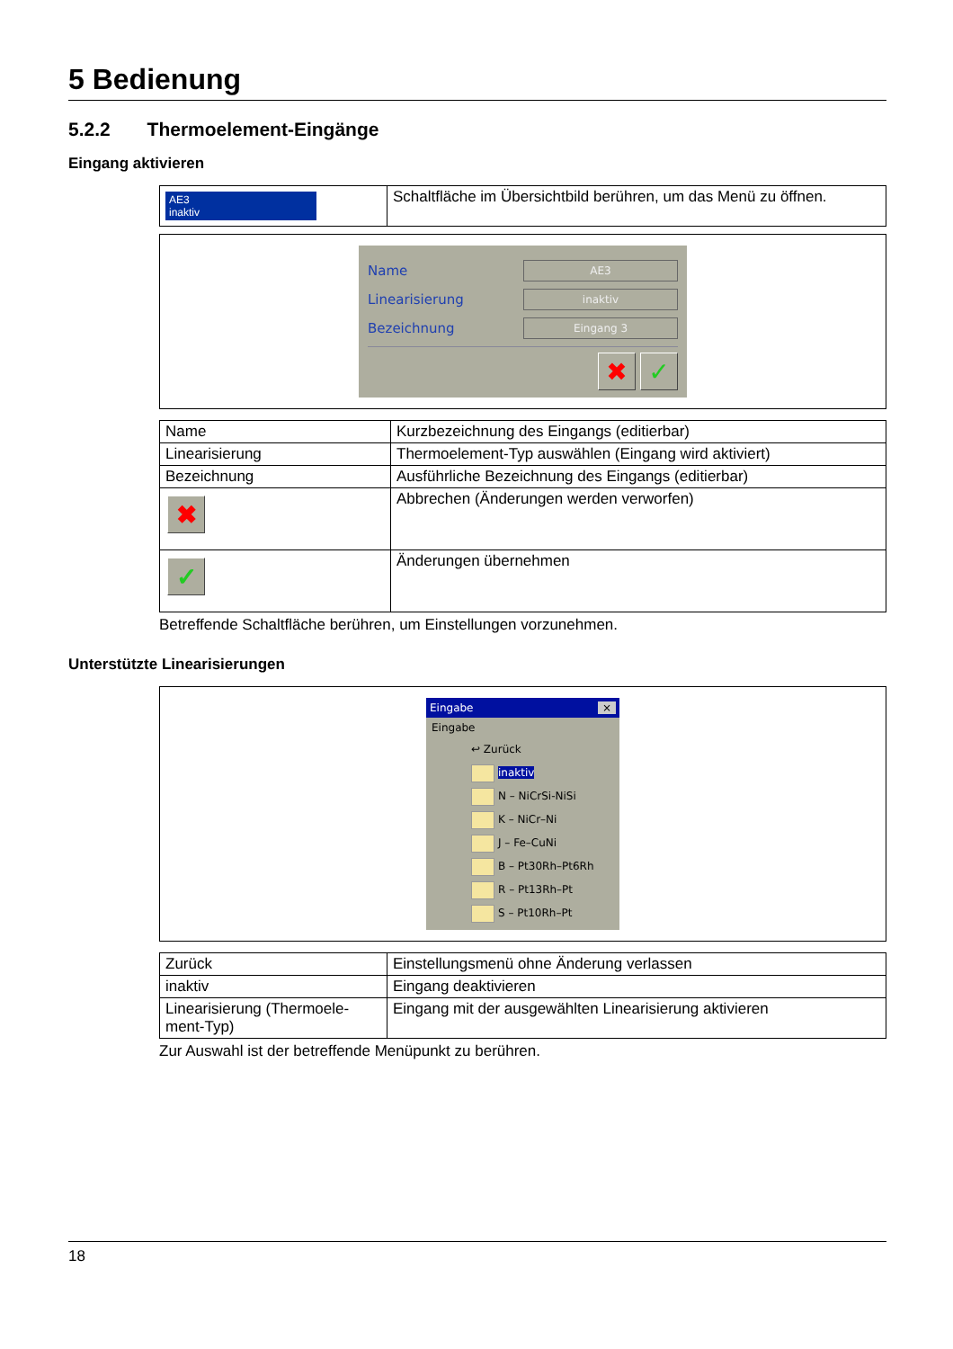5 Bedienung
5.2.2 Thermoelement-Eingänge
Eingang aktivieren
| AE3 inaktiv | Schaltfläche im Übersichtbild berühren, um das Menü zu öffnen. |
Name
AE3
Linearisierung
inaktiv
Bezeichnung
Eingang 3
✖ ✓
| Name | Kurzbezeichnung des Eingangs (editierbar) |
| Linearisierung | Thermoelement-Typ auswählen (Eingang wird aktiviert) |
| Bezeichnung | Ausführliche Bezeichnung des Eingangs (editierbar) |
| ✖ | Abbrechen (Änderungen werden verworfen) |
| ✓ | Änderungen übernehmen |
Betreffende Schaltfläche berühren, um Einstellungen vorzunehmen.
Unterstützte Linearisierungen
Eingabe ×
Eingabe
↩ Zurück
inaktiv
N – NiCrSi-NiSi
K – NiCr–Ni
J – Fe–CuNi
B – Pt30Rh–Pt6Rh
R – Pt13Rh–Pt
S – Pt10Rh–Pt
| Zurück | Einstellungsmenü ohne Änderung verlassen |
| inaktiv | Eingang deaktivieren |
| Linearisierung (Thermoele-ment-Typ) | Eingang mit der ausgewählten Linearisierung aktivieren |
Zur Auswahl ist der betreffende Menüpunkt zu berühren.
18